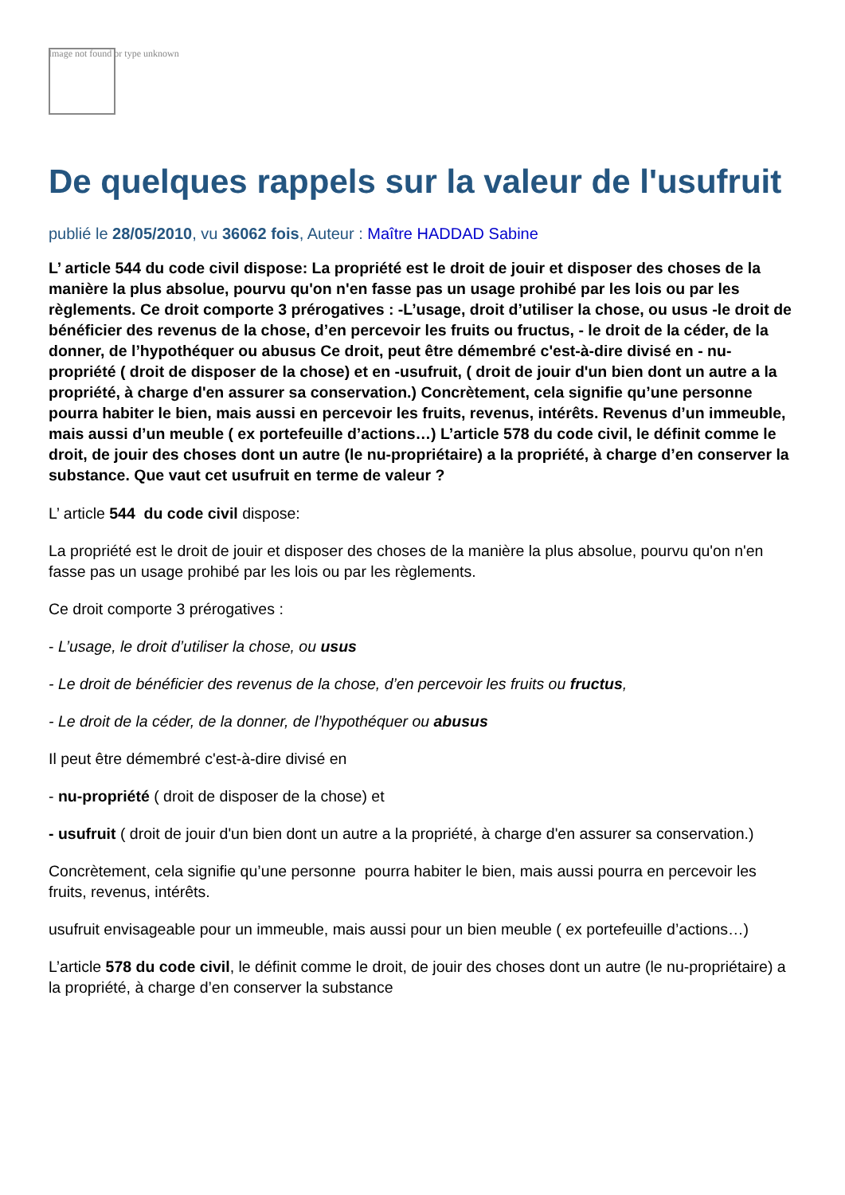Image not found or type unknown
De quelques rappels sur la valeur de l'usufruit
publié le 28/05/2010, vu 36062 fois, Auteur : Maître HADDAD Sabine
L’ article 544 du code civil dispose: La propriété est le droit de jouir et disposer des choses de la manière la plus absolue, pourvu qu'on n'en fasse pas un usage prohibé par les lois ou par les règlements. Ce droit comporte 3 prérogatives : -L’usage, droit d’utiliser la chose, ou usus -le droit de bénéficier des revenus de la chose, d’en percevoir les fruits ou fructus, - le droit de la céder, de la donner, de l’hypothéquer ou abusus Ce droit, peut être démembré c'est-à-dire divisé en - nu- propriété ( droit de disposer de la chose) et en -usufruit, ( droit de jouir d'un bien dont un autre a la propriété, à charge d'en assurer sa conservation.) Concrètement, cela signifie qu’une personne pourra habiter le bien, mais aussi en percevoir les fruits, revenus, intérêts. Revenus d’un immeuble, mais aussi d’un meuble ( ex portefeuille d’actions…) L’article 578 du code civil, le définit comme le droit, de jouir des choses dont un autre (le nu-propriétaire) a la propriété, à charge d’en conserver la substance. Que vaut cet usufruit en terme de valeur ?
L’ article 544 du code civil dispose:
La propriété est le droit de jouir et disposer des choses de la manière la plus absolue, pourvu qu'on n'en fasse pas un usage prohibé par les lois ou par les règlements.
Ce droit comporte 3 prérogatives :
- L’usage, le droit d’utiliser la chose, ou usus
- Le droit de bénéficier des revenus de la chose, d’en percevoir les fruits ou fructus,
- Le droit de la céder, de la donner, de l’hypothéquer ou abusus
Il peut être démembré c'est-à-dire divisé en
- nu-propriété ( droit de disposer de la chose) et
- usufruit ( droit de jouir d'un bien dont un autre a la propriété, à charge d'en assurer sa conservation.)
Concrètement, cela signifie qu’une personne pourra habiter le bien, mais aussi pourra en percevoir les fruits, revenus, intérêts.
usufruit envisageable pour un immeuble, mais aussi pour un bien meuble ( ex portefeuille d’actions…)
L’article 578 du code civil, le définit comme le droit, de jouir des choses dont un autre (le nu-propriétaire) a la propriété, à charge d’en conserver la substance